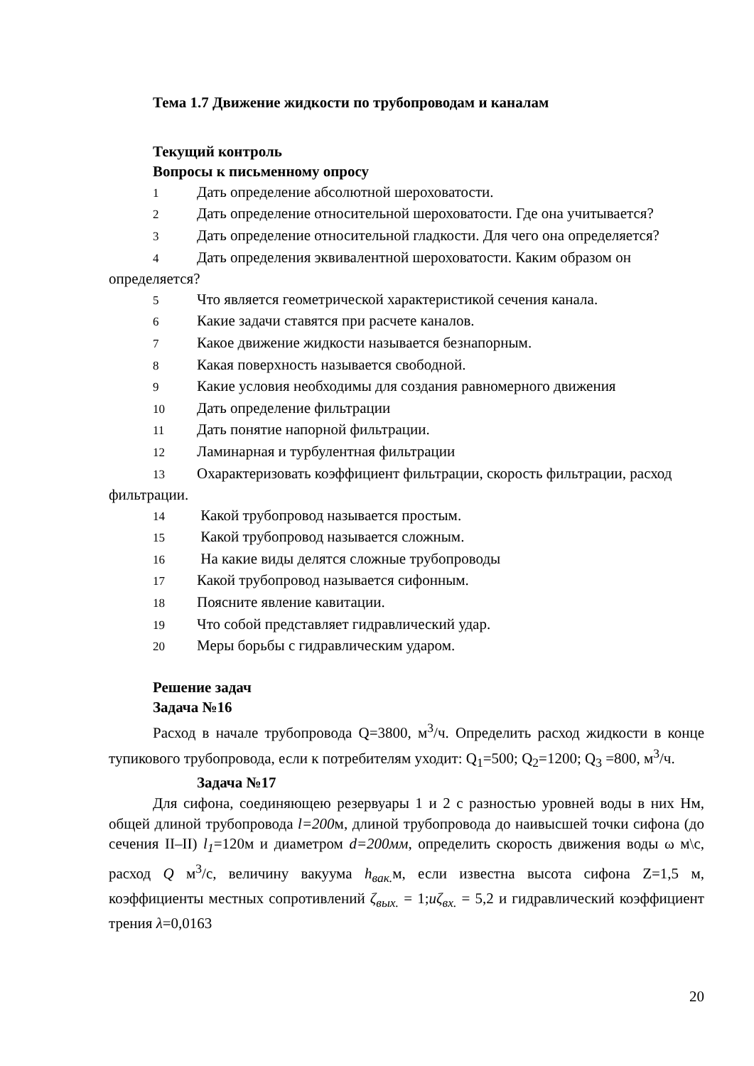Тема 1.7 Движение жидкости по трубопроводам и каналам
Текущий контроль
Вопросы к письменному опросу
1 Дать определение абсолютной шероховатости.
2 Дать определение относительной шероховатости. Где она учитывается?
3 Дать определение относительной гладкости. Для чего она определяется?
4 Дать определения эквивалентной шероховатости. Каким образом он определяется?
5 Что является геометрической характеристикой сечения канала.
6 Какие задачи ставятся при расчете каналов.
7 Какое движение жидкости называется безнапорным.
8 Какая поверхность называется свободной.
9 Какие условия необходимы для создания равномерного движения
10 Дать определение фильтрации
11 Дать понятие напорной фильтрации.
12 Ламинарная и турбулентная фильтрации
13 Охарактеризовать коэффициент фильтрации, скорость фильтрации, расход фильтрации.
14 Какой трубопровод называется простым.
15 Какой трубопровод называется сложным.
16 На какие виды делятся сложные трубопроводы
17 Какой трубопровод называется сифонным.
18 Поясните явление кавитации.
19 Что собой представляет гидравлический удар.
20 Меры борьбы с гидравлическим ударом.
Решение задач
Задача №16
Расход в начале трубопровода Q=3800, м<sup>3</sup>/ч. Определить расход жидкости в конце тупикового трубопровода, если к потребителям уходит: Q<sub>1</sub>=500; Q<sub>2</sub>=1200; Q<sub>3</sub> =800, м<sup>3</sup>/ч.
Задача №17
Для сифона, соединяющею резервуары 1 и 2 с разностью уровней воды в них Нм, общей длиной трубопровода l=200м, длиной трубопровода до наивысшей точки сифона (до сечения II–II) l<sub>1</sub>=120м и диаметром d=200мм, определить скорость движения воды ω м\с, расход Q м<sup>3</sup>/с, величину вакуума h<sub>вак.</sub> м, если известна высота сифона Z=1,5 м, коэффициенты местных сопротивлений ζ<sub>вых.</sub> = 1;uζ<sub>вх.</sub> = 5,2 и гидравлический коэффициент трения λ=0,0163
20